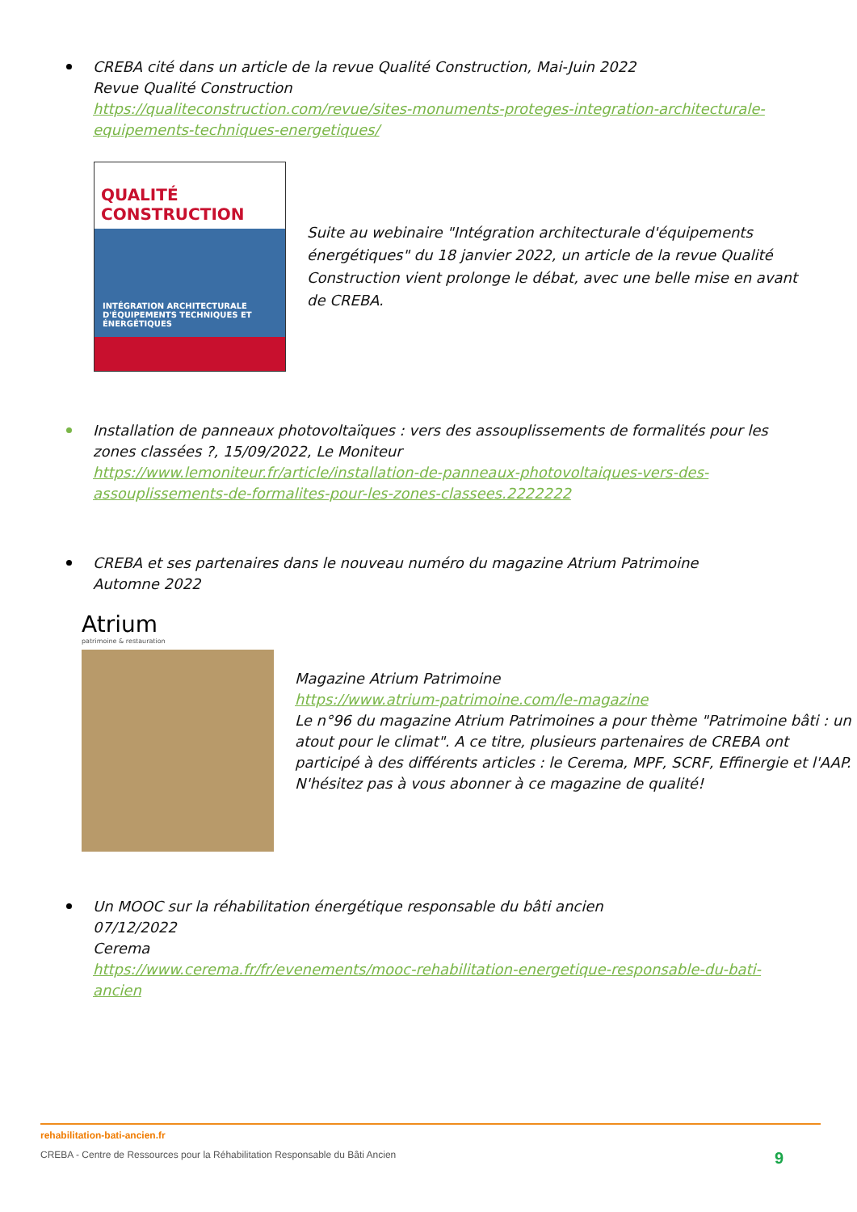CREBA cité dans un article de la revue Qualité Construction, Mai-Juin 2022
Revue Qualité Construction
https://qualiteconstruction.com/revue/sites-monuments-proteges-integration-architecturale-equipements-techniques-energetiques/
QUALITÉ CONSTRUCTION
INTÉGRATION ARCHITECTURALE D'ÉQUIPEMENTS TECHNIQUES ET ÉNERGÉTIQUES
Suite au webinaire "Intégration architecturale d'équipements énergétiques" du 18 janvier 2022, un article de la revue Qualité Construction vient prolonge le débat, avec une belle mise en avant de CREBA.
Installation de panneaux photovoltaïques : vers des assouplissements de formalités pour les zones classées ?, 15/09/2022, Le Moniteur
https://www.lemoniteur.fr/article/installation-de-panneaux-photovoltaiques-vers-des-assouplissements-de-formalites-pour-les-zones-classees.2222222
CREBA et ses partenaires dans le nouveau numéro du magazine Atrium Patrimoine
Automne 2022
Atrium
patrimoine & restauration
Magazine Atrium Patrimoine
https://www.atrium-patrimoine.com/le-magazine
Le n°96 du magazine Atrium Patrimoines a pour thème "Patrimoine bâti : un atout pour le climat". A ce titre, plusieurs partenaires de CREBA ont participé à des différents articles : le Cerema, MPF, SCRF, Effinergie et l'AAP. N'hésitez pas à vous abonner à ce magazine de qualité!
Un MOOC sur la réhabilitation énergétique responsable du bâti ancien
07/12/2022
Cerema
https://www.cerema.fr/fr/evenements/mooc-rehabilitation-energetique-responsable-du-bati-ancien
rehabilitation-bati-ancien.fr
CREBA - Centre de Ressources pour la Réhabilitation Responsable du Bâti Ancien 9